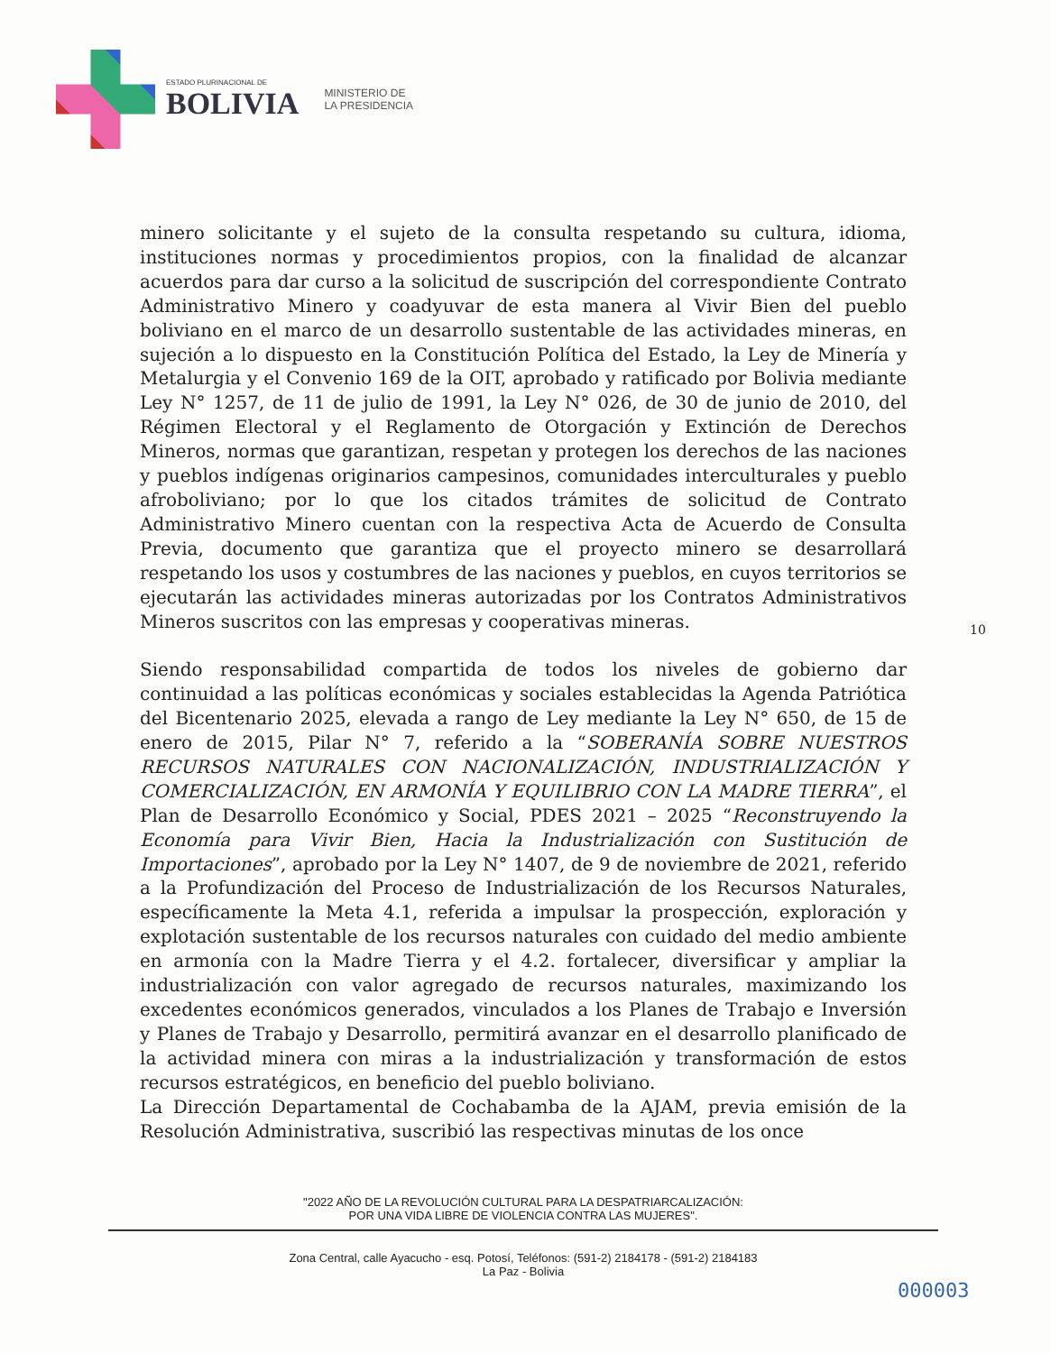ESTADO PLURINACIONAL DE
BOLIVIA
MINISTERIO DE
LA PRESIDENCIA
minero solicitante y el sujeto de la consulta respetando su cultura, idioma, instituciones normas y procedimientos propios, con la finalidad de alcanzar acuerdos para dar curso a la solicitud de suscripción del correspondiente Contrato Administrativo Minero y coadyuvar de esta manera al Vivir Bien del pueblo boliviano en el marco de un desarrollo sustentable de las actividades mineras, en sujeción a lo dispuesto en la Constitución Política del Estado, la Ley de Minería y Metalurgia y el Convenio 169 de la OIT, aprobado y ratificado por Bolivia mediante Ley N° 1257, de 11 de julio de 1991, la Ley N° 026, de 30 de junio de 2010, del Régimen Electoral y el Reglamento de Otorgación y Extinción de Derechos Mineros, normas que garantizan, respetan y protegen los derechos de las naciones y pueblos indígenas originarios campesinos, comunidades interculturales y pueblo afroboliviano; por lo que los citados trámites de solicitud de Contrato Administrativo Minero cuentan con la respectiva Acta de Acuerdo de Consulta Previa, documento que garantiza que el proyecto minero se desarrollará respetando los usos y costumbres de las naciones y pueblos, en cuyos territorios se ejecutarán las actividades mineras autorizadas por los Contratos Administrativos Mineros suscritos con las empresas y cooperativas mineras.
Siendo responsabilidad compartida de todos los niveles de gobierno dar continuidad a las políticas económicas y sociales establecidas la Agenda Patriótica del Bicentenario 2025, elevada a rango de Ley mediante la Ley N° 650, de 15 de enero de 2015, Pilar N° 7, referido a la “SOBERANÍA SOBRE NUESTROS RECURSOS NATURALES CON NACIONALIZACIÓN, INDUSTRIALIZACIÓN Y COMERCIALIZACIÓN, EN ARMONÍA Y EQUILIBRIO CON LA MADRE TIERRA”, el Plan de Desarrollo Económico y Social, PDES 2021 – 2025 “Reconstruyendo la Economía para Vivir Bien, Hacia la Industrialización con Sustitución de Importaciones”, aprobado por la Ley N° 1407, de 9 de noviembre de 2021, referido a la Profundización del Proceso de Industrialización de los Recursos Naturales, específicamente la Meta 4.1, referida a impulsar la prospección, exploración y explotación sustentable de los recursos naturales con cuidado del medio ambiente en armonía con la Madre Tierra y el 4.2. fortalecer, diversificar y ampliar la industrialización con valor agregado de recursos naturales, maximizando los excedentes económicos generados, vinculados a los Planes de Trabajo e Inversión y Planes de Trabajo y Desarrollo, permitirá avanzar en el desarrollo planificado de la actividad minera con miras a la industrialización y transformación de estos recursos estratégicos, en beneficio del pueblo boliviano.
La Dirección Departamental de Cochabamba de la AJAM, previa emisión de la Resolución Administrativa, suscribió las respectivas minutas de los once
10
"2022 AÑO DE LA REVOLUCIÓN CULTURAL PARA LA DESPATRIARCALIZACIÓN:
POR UNA VIDA LIBRE DE VIOLENCIA CONTRA LAS MUJERES".
Zona Central, calle Ayacucho - esq. Potosí, Teléfonos: (591-2) 2184178 - (591-2) 2184183
La Paz - Bolivia
000003